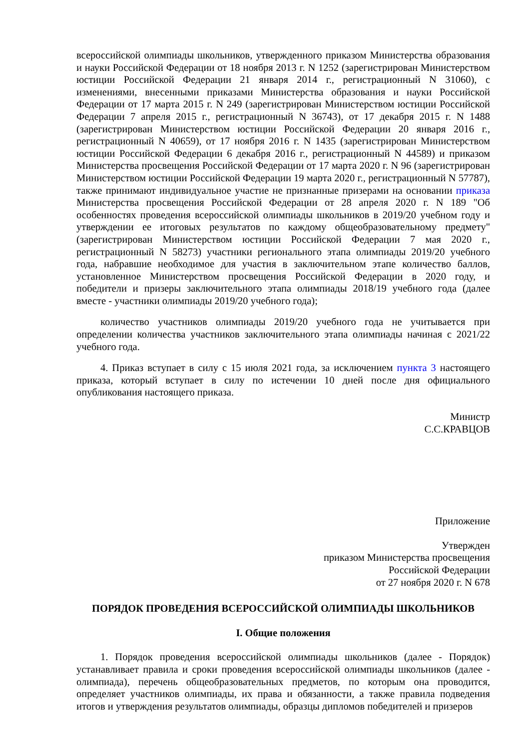всероссийской олимпиады школьников, утвержденного приказом Министерства образования и науки Российской Федерации от 18 ноября 2013 г. N 1252 (зарегистрирован Министерством юстиции Российской Федерации 21 января 2014 г., регистрационный N 31060), с изменениями, внесенными приказами Министерства образования и науки Российской Федерации от 17 марта 2015 г. N 249 (зарегистрирован Министерством юстиции Российской Федерации 7 апреля 2015 г., регистрационный N 36743), от 17 декабря 2015 г. N 1488 (зарегистрирован Министерством юстиции Российской Федерации 20 января 2016 г., регистрационный N 40659), от 17 ноября 2016 г. N 1435 (зарегистрирован Министерством юстиции Российской Федерации 6 декабря 2016 г., регистрационный N 44589) и приказом Министерства просвещения Российской Федерации от 17 марта 2020 г. N 96 (зарегистрирован Министерством юстиции Российской Федерации 19 марта 2020 г., регистрационный N 57787), также принимают индивидуальное участие не признанные призерами на основании приказа Министерства просвещения Российской Федерации от 28 апреля 2020 г. N 189 "Об особенностях проведения всероссийской олимпиады школьников в 2019/20 учебном году и утверждении ее итоговых результатов по каждому общеобразовательному предмету" (зарегистрирован Министерством юстиции Российской Федерации 7 мая 2020 г., регистрационный N 58273) участники регионального этапа олимпиады 2019/20 учебного года, набравшие необходимое для участия в заключительном этапе количество баллов, установленное Министерством просвещения Российской Федерации в 2020 году, и победители и призеры заключительного этапа олимпиады 2018/19 учебного года (далее вместе - участники олимпиады 2019/20 учебного года);
количество участников олимпиады 2019/20 учебного года не учитывается при определении количества участников заключительного этапа олимпиады начиная с 2021/22 учебного года.
4. Приказ вступает в силу с 15 июля 2021 года, за исключением пункта 3 настоящего приказа, который вступает в силу по истечении 10 дней после дня официального опубликования настоящего приказа.
Министр
С.С.КРАВЦОВ
Приложение
Утвержден
приказом Министерства просвещения
Российской Федерации
от 27 ноября 2020 г. N 678
ПОРЯДОК ПРОВЕДЕНИЯ ВСЕРОССИЙСКОЙ ОЛИМПИАДЫ ШКОЛЬНИКОВ
I. Общие положения
1. Порядок проведения всероссийской олимпиады школьников (далее - Порядок) устанавливает правила и сроки проведения всероссийской олимпиады школьников (далее - олимпиада), перечень общеобразовательных предметов, по которым она проводится, определяет участников олимпиады, их права и обязанности, а также правила подведения итогов и утверждения результатов олимпиады, образцы дипломов победителей и призеров